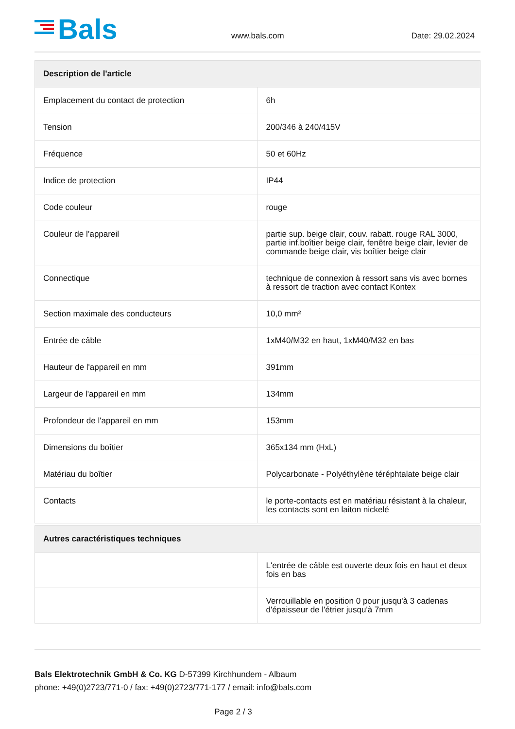Bals www.bals.com Date: 29.02.2024
| Description de l'article | |
| --- | --- |
| Emplacement du contact de protection | 6h |
| Tension | 200/346 à 240/415V |
| Fréquence | 50 et 60Hz |
| Indice de protection | IP44 |
| Code couleur | rouge |
| Couleur de l’appareil | partie sup. beige clair, couv. rabatt. rouge RAL 3000, partie inf.boîtier beige clair, fenêtre beige clair, levier de commande beige clair, vis boîtier beige clair |
| Connectique | technique de connexion à ressort sans vis avec bornes à ressort de traction avec contact Kontex |
| Section maximale des conducteurs | 10,0 mm² |
| Entrée de câble | 1xM40/M32 en haut, 1xM40/M32 en bas |
| Hauteur de l'appareil en mm | 391mm |
| Largeur de l'appareil en mm | 134mm |
| Profondeur de l'appareil en mm | 153mm |
| Dimensions du boîtier | 365x134 mm (HxL) |
| Matériau du boîtier | Polycarbonate - Polyéthylène téréphtalate beige clair |
| Contacts | le porte-contacts est en matériau résistant à la chaleur, les contacts sont en laiton nickelé |
| Autres caractéristiques techniques | |
| --- | --- |
| | L'entrée de câble est ouverte deux fois en haut et deux fois en bas |
| | Verrouillable en position 0 pour jusqu'à 3 cadenas d'épaisseur de l'étrier jusqu'à 7mm |
Bals Elektrotechnik GmbH & Co. KG D-57399 Kirchhundem - Albaum
phone: +49(0)2723/771-0 / fax: +49(0)2723/771-177 / email: info@bals.com
Page 2 / 3